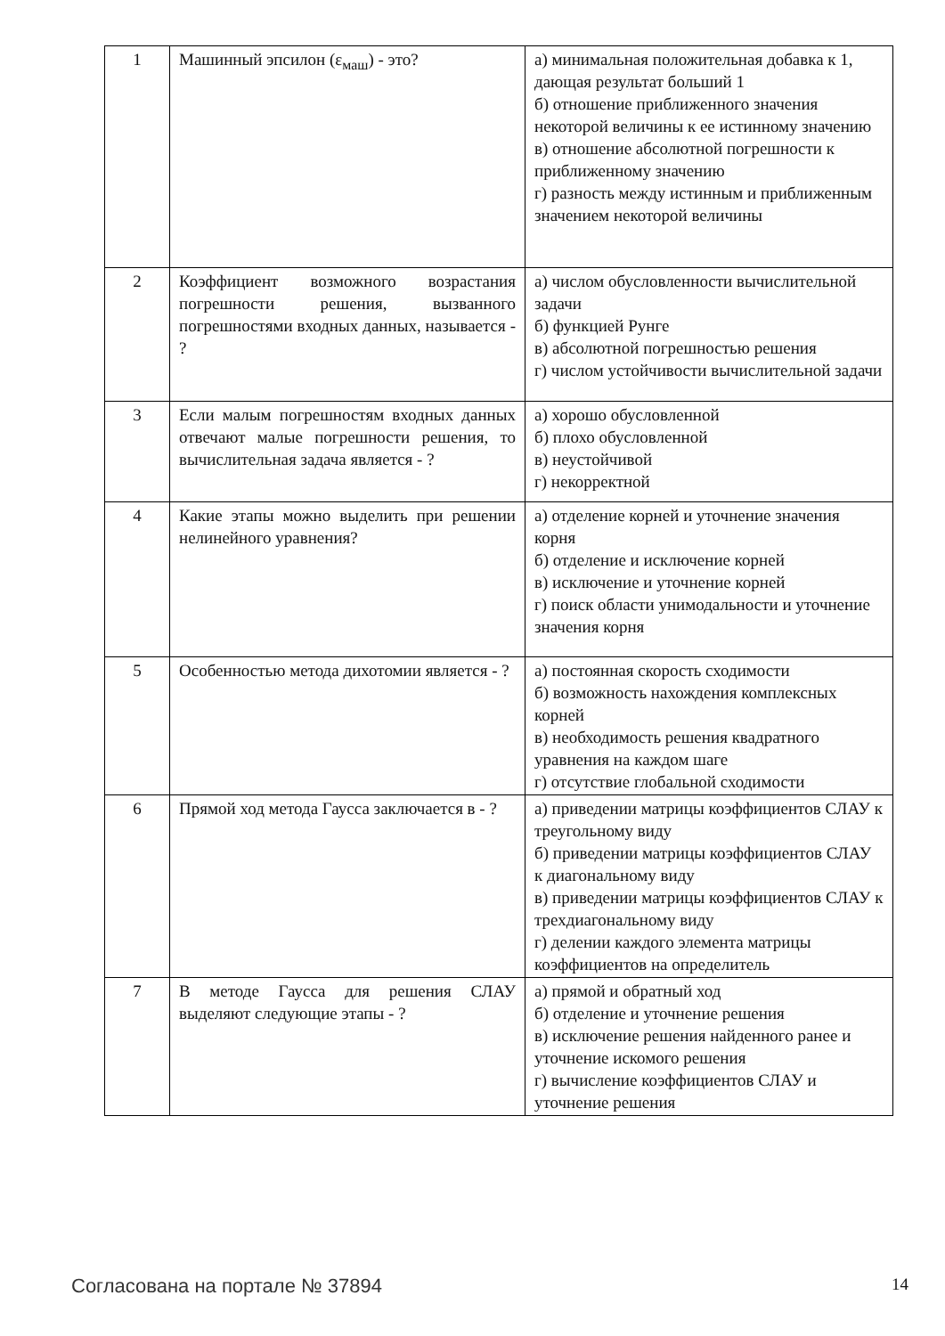| 1 | Машинный эпсилон (ε<sub>маш</sub>) - это? | а) минимальная положительная добавка к 1, дающая результат больший 1 б) отношение приближенного значения некоторой величины к ее истинному значению в) отношение абсолютной погрешности к приближенному значению г) разность между истинным и приближенным значением некоторой величины |
| 2 | Коэффициент возможного возрастания погрешности решения, вызванного погрешностями входных данных, называется - ? | а) числом обусловленности вычислительной задачи б) функцией Рунге в) абсолютной погрешностью решения г) числом устойчивости вычислительной задачи |
| 3 | Если малым погрешностям входных данных отвечают малые погрешности решения, то вычислительная задача является - ? | а) хорошо обусловленной б) плохо обусловленной в) неустойчивой г) некорректной |
| 4 | Какие этапы можно выделить при решении нелинейного уравнения? | а) отделение корней и уточнение значения корня б) отделение и исключение корней в) исключение и уточнение корней г) поиск области унимодальности и уточнение значения корня |
| 5 | Особенностью метода дихотомии является - ? | а) постоянная скорость сходимости б) возможность нахождения комплексных корней в) необходимость решения квадратного уравнения на каждом шаге г) отсутствие глобальной сходимости |
| 6 | Прямой ход метода Гаусса заключается в - ? | а) приведении матрицы коэффициентов СЛАУ к треугольному виду б) приведении матрицы коэффициентов СЛАУ к диагональному виду в) приведении матрицы коэффициентов СЛАУ к трехдиагональному виду г) делении каждого элемента матрицы коэффициентов на определитель |
| 7 | В методе Гаусса для решения СЛАУ выделяют следующие этапы - ? | а) прямой и обратный ход б) отделение и уточнение решения в) исключение решения найденного ранее и уточнение искомого решения г) вычисление коэффициентов СЛАУ и уточнение решения |
Согласована на портале № 37894 14